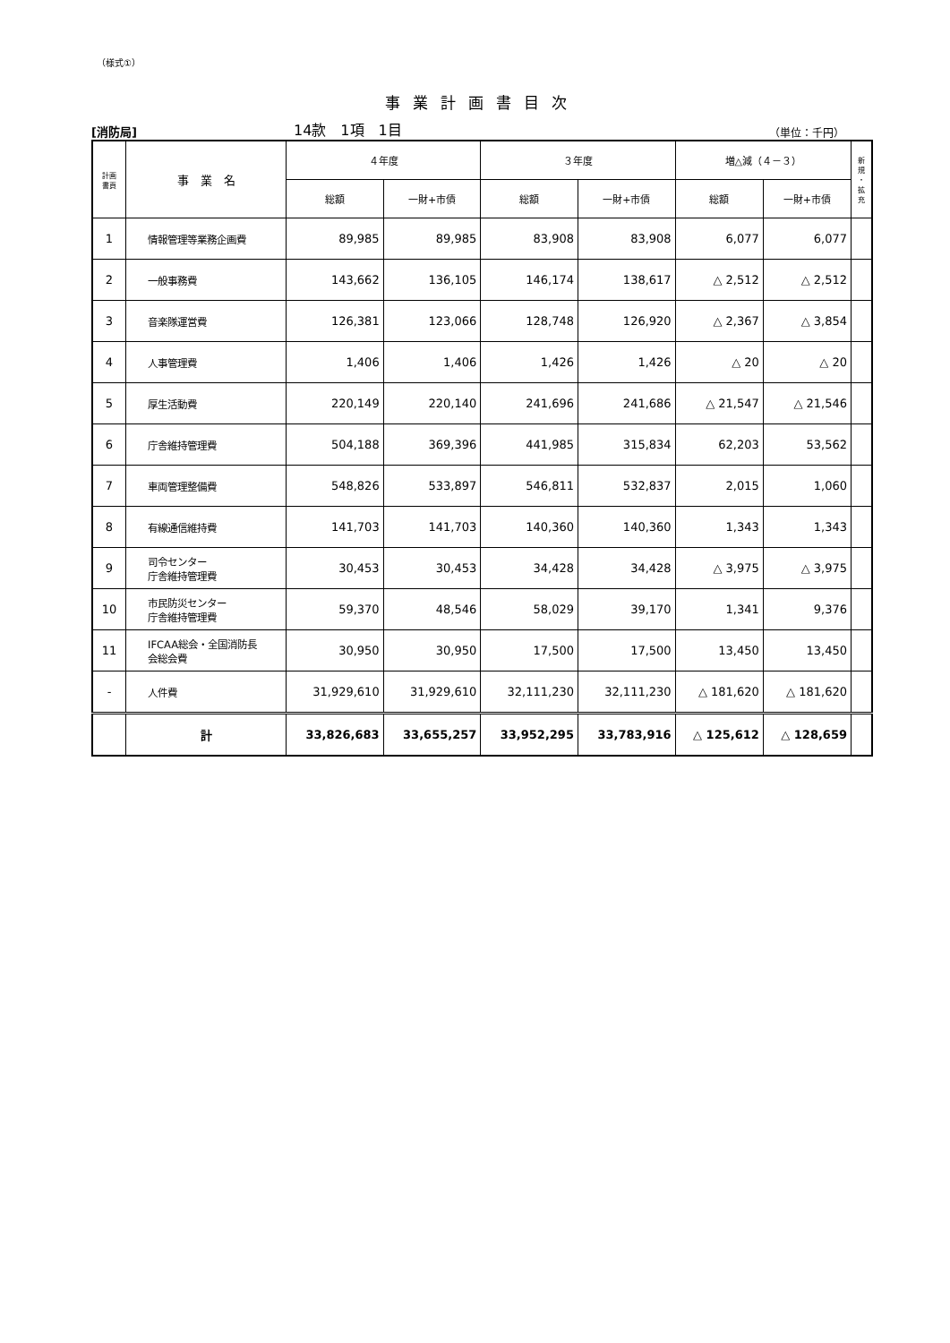（様式①）
事業計画書目次
[消防局] 14款　1項　1目 （単位：千円）
| 計画 書頁 | 事 業 名 | ４年度 | | ３年度 | | 増△減（４－３） | | 新 規 ・ 拡 充 |
| --- | --- | --- | --- | --- | --- | --- | --- | --- |
| | | 総額 | 一財+市債 | 総額 | 一財+市債 | 総額 | 一財+市債 | |
| 1 | 情報管理等業務企画費 | 89,985 | 89,985 | 83,908 | 83,908 | 6,077 | 6,077 | |
| 2 | 一般事務費 | 143,662 | 136,105 | 146,174 | 138,617 | △ 2,512 | △ 2,512 | |
| 3 | 音楽隊運営費 | 126,381 | 123,066 | 128,748 | 126,920 | △ 2,367 | △ 3,854 | |
| 4 | 人事管理費 | 1,406 | 1,406 | 1,426 | 1,426 | △ 20 | △ 20 | |
| 5 | 厚生活動費 | 220,149 | 220,140 | 241,696 | 241,686 | △ 21,547 | △ 21,546 | |
| 6 | 庁舎維持管理費 | 504,188 | 369,396 | 441,985 | 315,834 | 62,203 | 53,562 | |
| 7 | 車両管理整備費 | 548,826 | 533,897 | 546,811 | 532,837 | 2,015 | 1,060 | |
| 8 | 有線通信維持費 | 141,703 | 141,703 | 140,360 | 140,360 | 1,343 | 1,343 | |
| 9 | 司令センター 庁舎維持管理費 | 30,453 | 30,453 | 34,428 | 34,428 | △ 3,975 | △ 3,975 | |
| 10 | 市民防災センター 庁舎維持管理費 | 59,370 | 48,546 | 58,029 | 39,170 | 1,341 | 9,376 | |
| 11 | IFCAA総会・全国消防長 会総会費 | 30,950 | 30,950 | 17,500 | 17,500 | 13,450 | 13,450 | |
| - | 人件費 | 31,929,610 | 31,929,610 | 32,111,230 | 32,111,230 | △ 181,620 | △ 181,620 | |
| | 計 | 33,826,683 | 33,655,257 | 33,952,295 | 33,783,916 | △ 125,612 | △ 128,659 | |